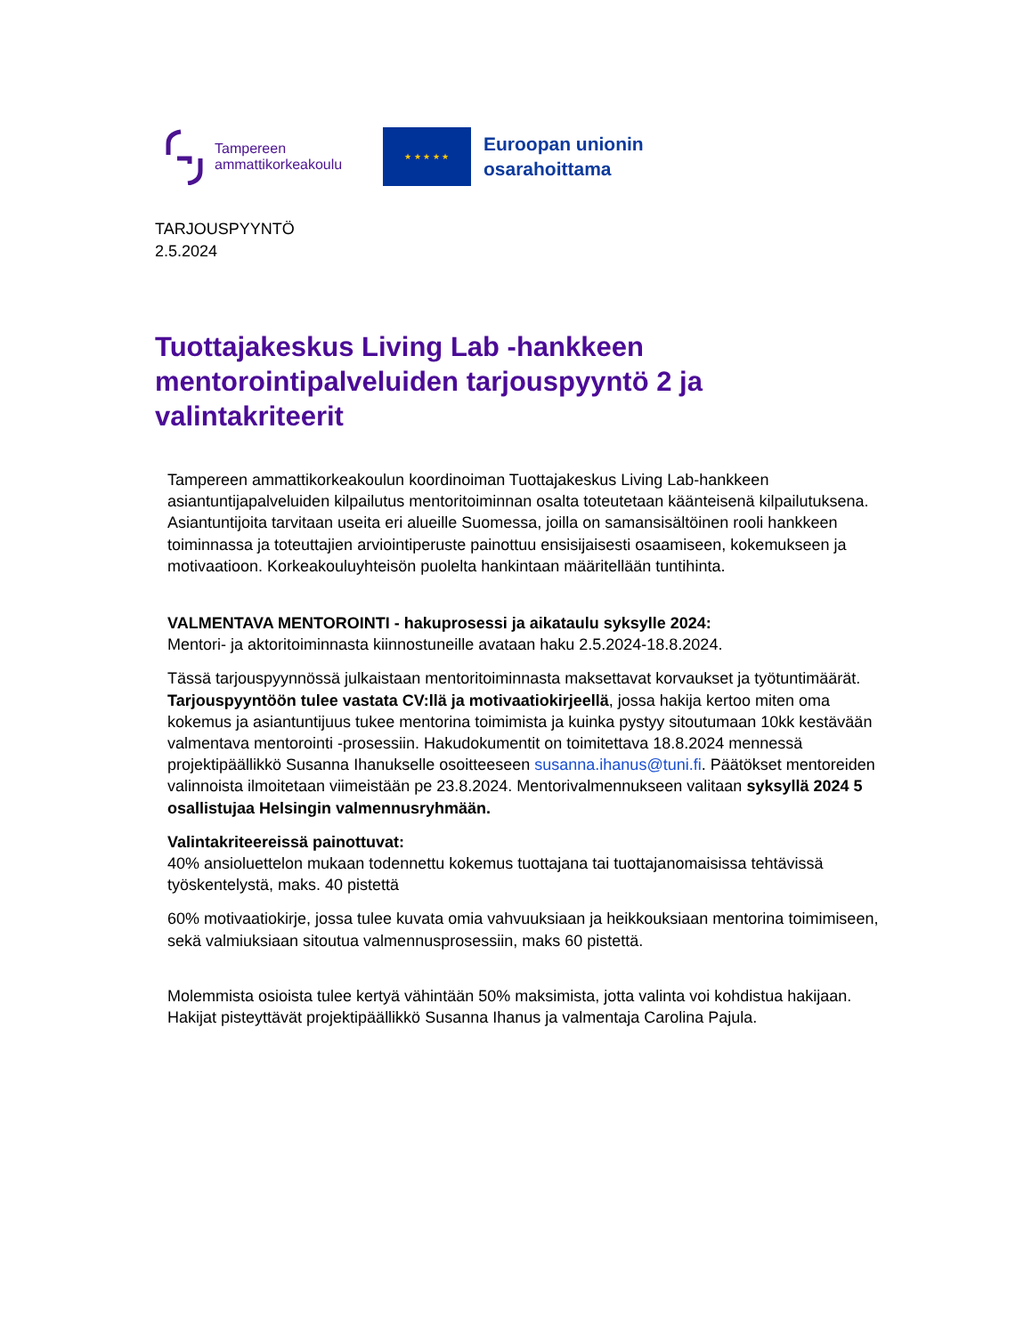Tampereen
ammattikorkeakoulu
★ ★ ★ ★ ★
Euroopan unionin
osarahoittama
TARJOUSPYYNTÖ
2.5.2024
Tuottajakeskus Living Lab -hankkeen mentorointipalveluiden tarjouspyyntö 2 ja valintakriteerit
Tampereen ammattikorkeakoulun koordinoiman Tuottajakeskus Living Lab-hankkeen asiantuntijapalveluiden kilpailutus mentoritoiminnan osalta toteutetaan käänteisenä kilpailutuksena. Asiantuntijoita tarvitaan useita eri alueille Suomessa, joilla on samansisältöinen rooli hankkeen toiminnassa ja toteuttajien arviointiperuste painottuu ensisijaisesti osaamiseen, kokemukseen ja motivaatioon. Korkeakouluyhteisön puolelta hankintaan määritellään tuntihinta.
VALMENTAVA MENTOROINTI - hakuprosessi ja aikataulu syksylle 2024:
Mentori- ja aktoritoiminnasta kiinnostuneille avataan haku 2.5.2024-18.8.2024.
Tässä tarjouspyynnössä julkaistaan mentoritoiminnasta maksettavat korvaukset ja työtuntimäärät. Tarjouspyyntöön tulee vastata CV:llä ja motivaatiokirjeellä, jossa hakija kertoo miten oma kokemus ja asiantuntijuus tukee mentorina toimimista ja kuinka pystyy sitoutumaan 10kk kestävään valmentava mentorointi -prosessiin. Hakudokumentit on toimitettava 18.8.2024 mennessä projektipäällikkö Susanna Ihanukselle osoitteeseen susanna.ihanus@tuni.fi. Päätökset mentoreiden valinnoista ilmoitetaan viimeistään pe 23.8.2024. Mentorivalmennukseen valitaan syksyllä 2024 5 osallistujaa Helsingin valmennusryhmään.
Valintakriteereissä painottuvat:
40% ansioluettelon mukaan todennettu kokemus tuottajana tai tuottajanomaisissa tehtävissä työskentelystä, maks. 40 pistettä
60% motivaatiokirje, jossa tulee kuvata omia vahvuuksiaan ja heikkouksiaan mentorina toimimiseen, sekä valmiuksiaan sitoutua valmennusprosessiin, maks 60 pistettä.
Molemmista osioista tulee kertyä vähintään 50% maksimista, jotta valinta voi kohdistua hakijaan. Hakijat pisteyttävät projektipäällikkö Susanna Ihanus ja valmentaja Carolina Pajula.